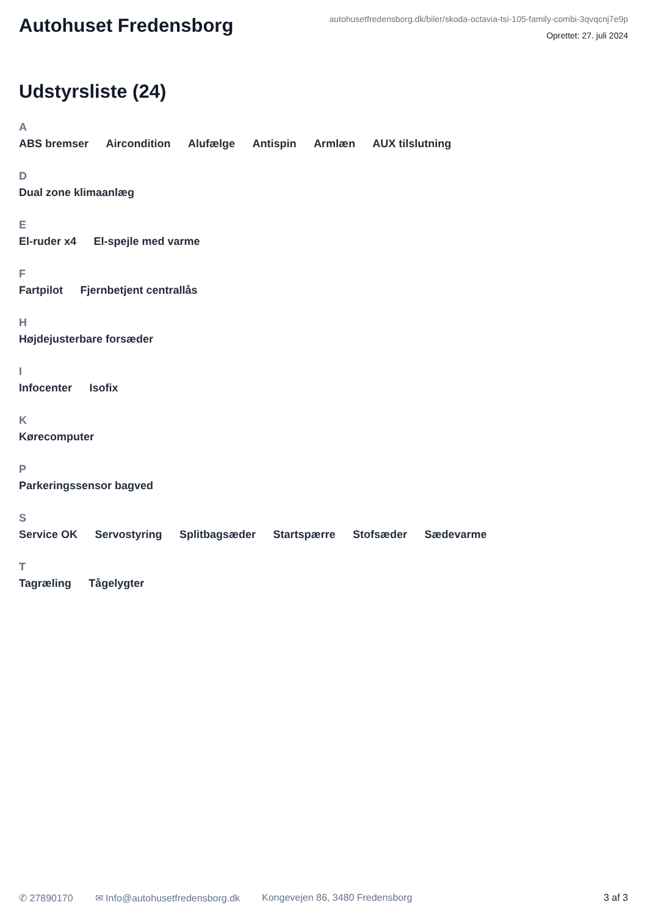Autohuset Fredensborg
autohusetfredensborg.dk/biler/skoda-octavia-tsi-105-family-combi-3qvqcnj7e9p
Oprettet: 27. juli 2024
Udstyrsliste (24)
A
ABS bremser Aircondition Alufælge Antispin Armlæn AUX tilslutning
D
Dual zone klimaanlæg
E
El-ruder x4 El-spejle med varme
F
Fartpilot Fjernbetjent centrallås
H
Højdejusterbare forsæder
I
Infocenter Isofix
K
Kørecomputer
P
Parkeringssensor bagved
S
Service OK Servostyring Splitbagsæder Startspærre Stofsæder Sædevarme
T
Tagræling Tågelygter
✆ 27890170 ✉ Info@autohusetfredensborg.dk Kongevejen 86, 3480 Fredensborg 3 af 3